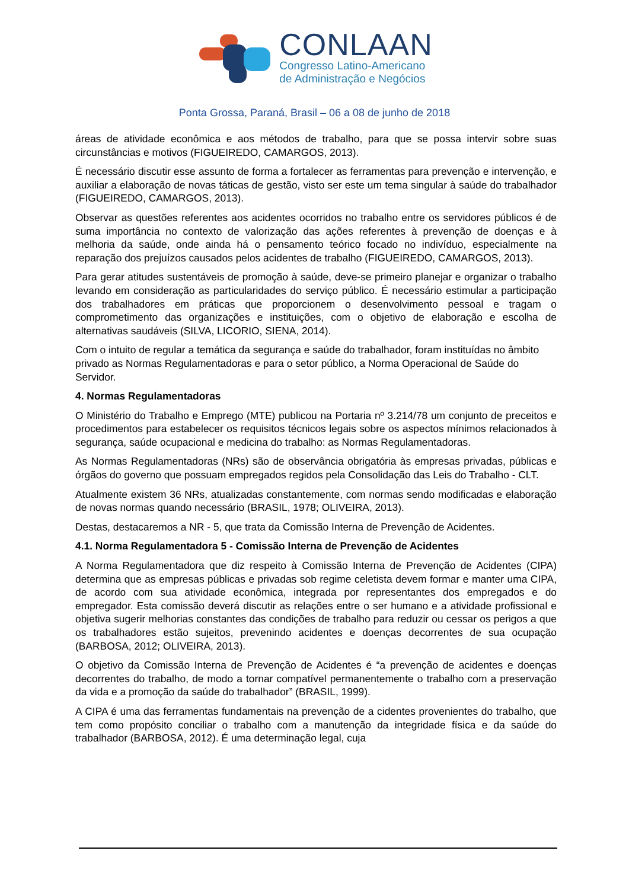CONLAAN
Congresso Latino-Americano
de Administração e Negócios
Ponta Grossa, Paraná, Brasil – 06 a 08 de junho de 2018
áreas de atividade econômica e aos métodos de trabalho, para que se possa intervir sobre suas circunstâncias e motivos (FIGUEIREDO, CAMARGOS, 2013).
É necessário discutir esse assunto de forma a fortalecer as ferramentas para prevenção e intervenção, e auxiliar a elaboração de novas táticas de gestão, visto ser este um tema singular à saúde do trabalhador (FIGUEIREDO, CAMARGOS, 2013).
Observar as questões referentes aos acidentes ocorridos no trabalho entre os servidores públicos é de suma importância no contexto de valorização das ações referentes à prevenção de doenças e à melhoria da saúde, onde ainda há o pensamento teórico focado no indivíduo, especialmente na reparação dos prejuízos causados pelos acidentes de trabalho (FIGUEIREDO, CAMARGOS, 2013).
Para gerar atitudes sustentáveis de promoção à saúde, deve-se primeiro planejar e organizar o trabalho levando em consideração as particularidades do serviço público. É necessário estimular a participação dos trabalhadores em práticas que proporcionem o desenvolvimento pessoal e tragam o comprometimento das organizações e instituições, com o objetivo de elaboração e escolha de alternativas saudáveis (SILVA, LICORIO, SIENA, 2014).
Com o intuito de regular a temática da segurança e saúde do trabalhador, foram instituídas no âmbito privado as Normas Regulamentadoras e para o setor público, a Norma Operacional de Saúde do Servidor.
4. Normas Regulamentadoras
O Ministério do Trabalho e Emprego (MTE) publicou na Portaria nº 3.214/78 um conjunto de preceitos e procedimentos para estabelecer os requisitos técnicos legais sobre os aspectos mínimos relacionados à segurança, saúde ocupacional e medicina do trabalho: as Normas Regulamentadoras.
As Normas Regulamentadoras (NRs) são de observância obrigatória às empresas privadas, públicas e órgãos do governo que possuam empregados regidos pela Consolidação das Leis do Trabalho - CLT.
Atualmente existem 36 NRs, atualizadas constantemente, com normas sendo modificadas e elaboração de novas normas quando necessário (BRASIL, 1978; OLIVEIRA, 2013).
Destas, destacaremos a NR - 5, que trata da Comissão Interna de Prevenção de Acidentes.
4.1. Norma Regulamentadora 5 - Comissão Interna de Prevenção de Acidentes
A Norma Regulamentadora que diz respeito à Comissão Interna de Prevenção de Acidentes (CIPA) determina que as empresas públicas e privadas sob regime celetista devem formar e manter uma CIPA, de acordo com sua atividade econômica, integrada por representantes dos empregados e do empregador. Esta comissão deverá discutir as relações entre o ser humano e a atividade profissional e objetiva sugerir melhorias constantes das condições de trabalho para reduzir ou cessar os perigos a que os trabalhadores estão sujeitos, prevenindo acidentes e doenças decorrentes de sua ocupação (BARBOSA, 2012; OLIVEIRA, 2013).
O objetivo da Comissão Interna de Prevenção de Acidentes é “a prevenção de acidentes e doenças decorrentes do trabalho, de modo a tornar compatível permanentemente o trabalho com a preservação da vida e a promoção da saúde do trabalhador” (BRASIL, 1999).
A CIPA é uma das ferramentas fundamentais na prevenção de a cidentes provenientes do trabalho, que tem como propósito conciliar o trabalho com a manutenção da integridade física e da saúde do trabalhador (BARBOSA, 2012). É uma determinação legal, cuja